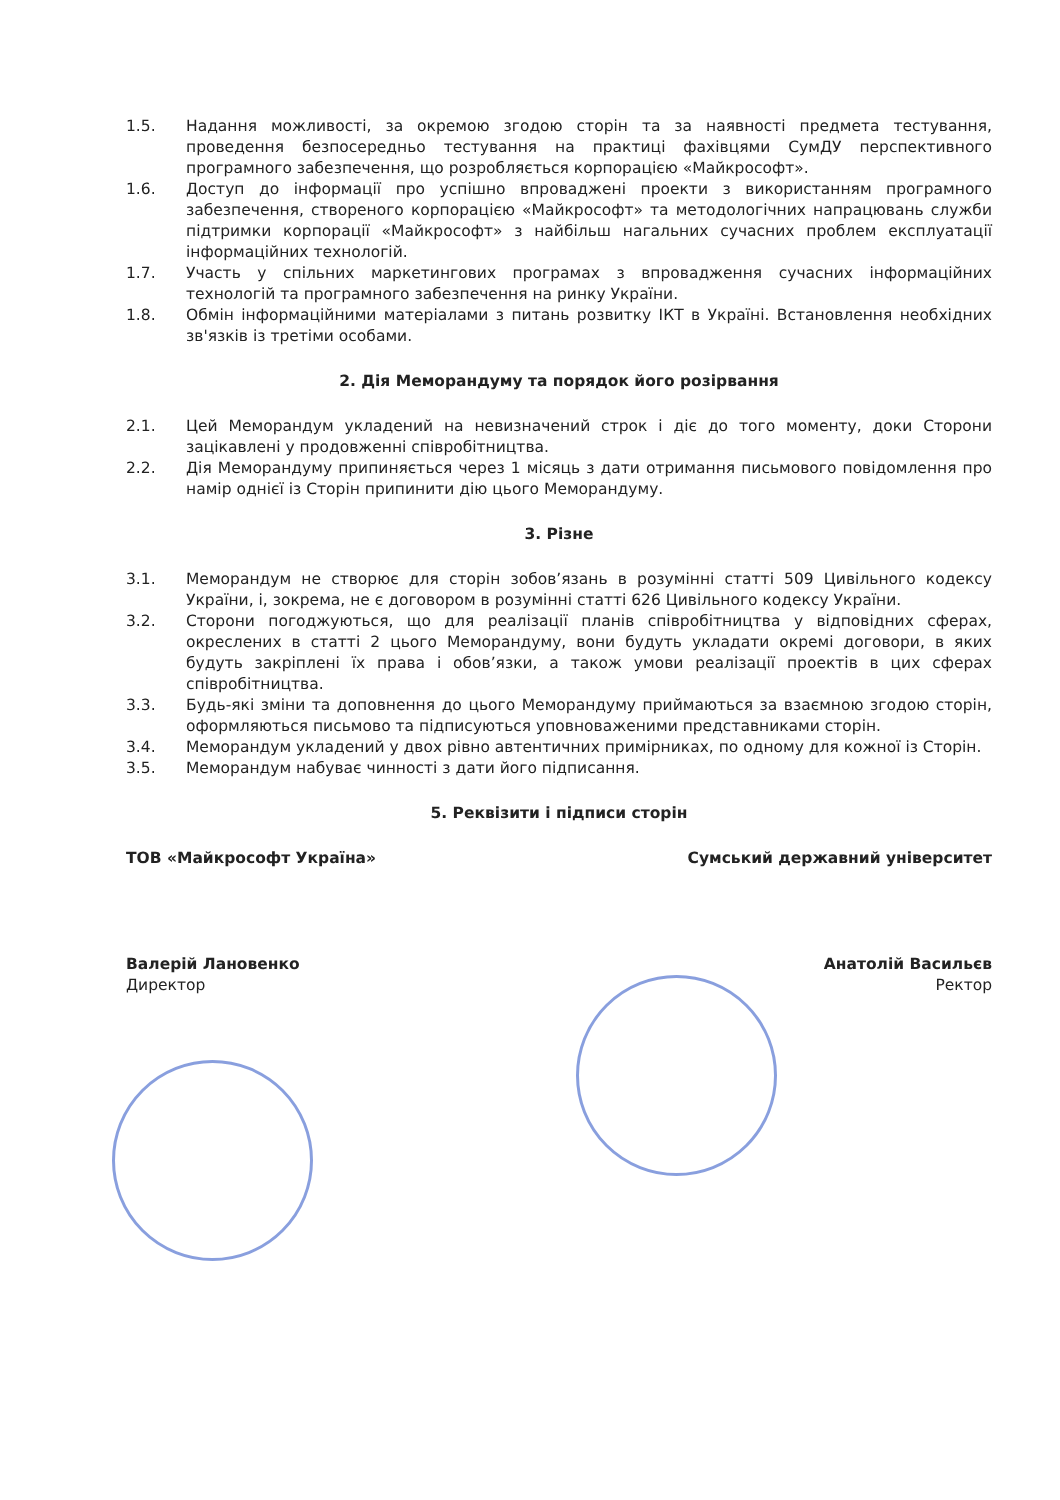1.5. Надання можливості, за окремою згодою сторін та за наявності предмета тестування, проведення безпосередньо тестування на практиці фахівцями СумДУ перспективного програмного забезпечення, що розробляється корпорацією «Майкрософт».
1.6. Доступ до інформації про успішно впроваджені проекти з використанням програмного забезпечення, створеного корпорацією «Майкрософт» та методологічних напрацювань служби підтримки корпорації «Майкрософт» з найбільш нагальних сучасних проблем експлуатації інформаційних технологій.
1.7. Участь у спільних маркетингових програмах з впровадження сучасних інформаційних технологій та програмного забезпечення на ринку України.
1.8. Обмін інформаційними матеріалами з питань розвитку ІКТ в Україні. Встановлення необхідних зв'язків із третіми особами.
2. Дія Меморандуму та порядок його розірвання
2.1. Цей Меморандум укладений на невизначений строк і діє до того моменту, доки Сторони зацікавлені у продовженні співробітництва.
2.2. Дія Меморандуму припиняється через 1 місяць з дати отримання письмового повідомлення про намір однієї із Сторін припинити дію цього Меморандуму.
3. Різне
3.1. Меморандум не створює для сторін зобов’язань в розумінні статті 509 Цивільного кодексу України, і, зокрема, не є договором в розумінні статті 626 Цивільного кодексу України.
3.2. Сторони погоджуються, що для реалізації планів співробітництва у відповідних сферах, окреслених в статті 2 цього Меморандуму, вони будуть укладати окремі договори, в яких будуть закріплені їх права і обов’язки, а також умови реалізації проектів в цих сферах співробітництва.
3.3. Будь-які зміни та доповнення до цього Меморандуму приймаються за взаємною згодою сторін, оформляються письмово та підписуються уповноваженими представниками сторін.
3.4. Меморандум укладений у двох рівно автентичних примірниках, по одному для кожної із Сторін.
3.5. Меморандум набуває чинності з дати його підписання.
5. Реквізити і підписи сторін
ТОВ «Майкрософт Україна» Сумський державний університет
Валерій Лановенко
Директор
Анатолій Васильєв
Ректор